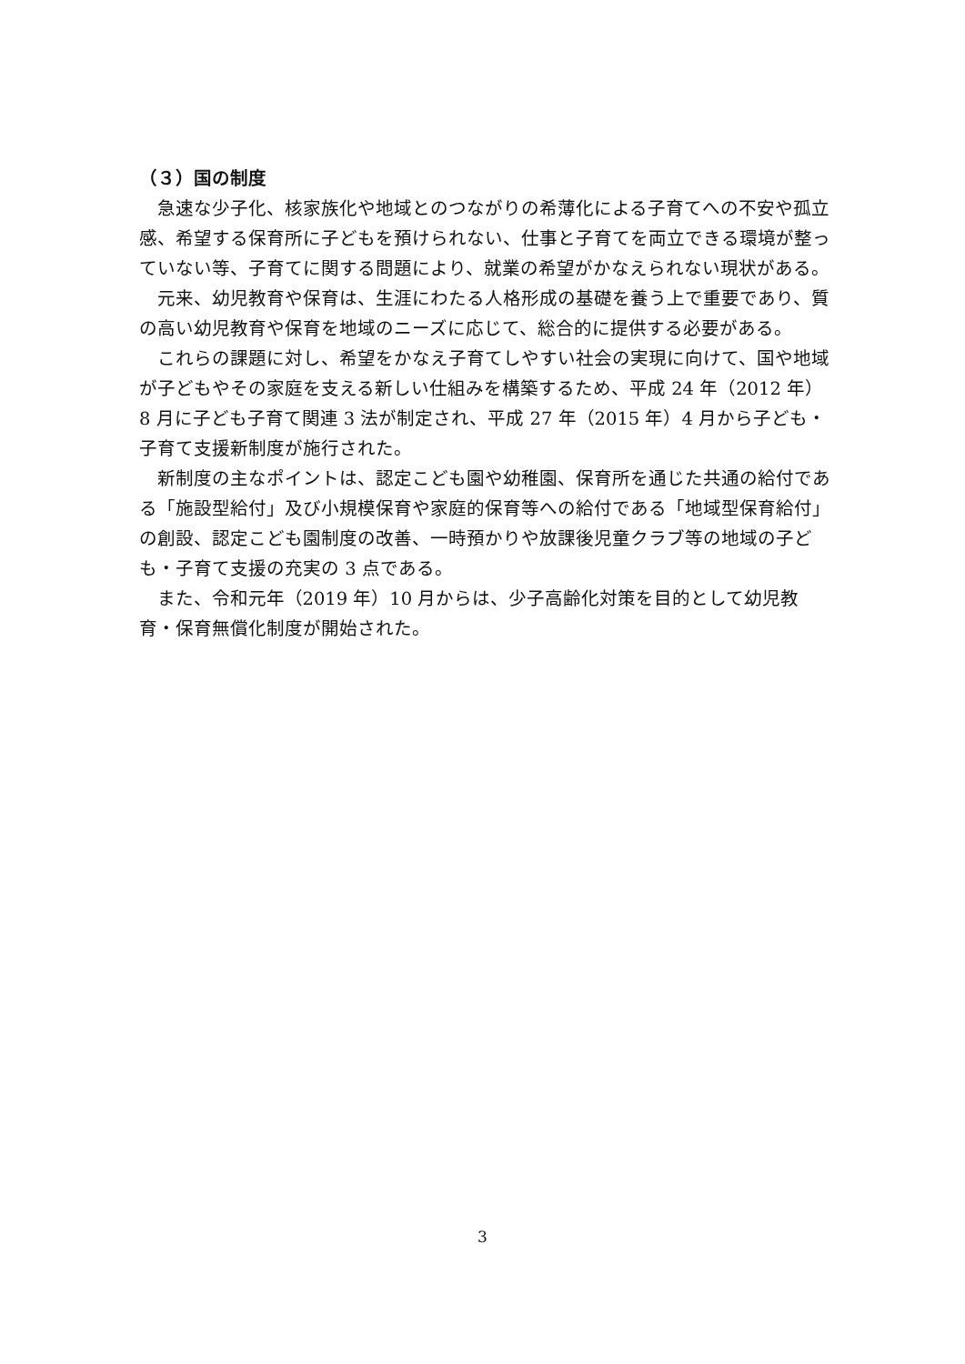（３）国の制度
急速な少子化、核家族化や地域とのつながりの希薄化による子育てへの不安や孤立感、希望する保育所に子どもを預けられない、仕事と子育てを両立できる環境が整っていない等、子育てに関する問題により、就業の希望がかなえられない現状がある。
元来、幼児教育や保育は、生涯にわたる人格形成の基礎を養う上で重要であり、質の高い幼児教育や保育を地域のニーズに応じて、総合的に提供する必要がある。
これらの課題に対し、希望をかなえ子育てしやすい社会の実現に向けて、国や地域が子どもやその家庭を支える新しい仕組みを構築するため、平成 24 年（2012 年）8 月に子ども子育て関連 3 法が制定され、平成 27 年（2015 年）4 月から子ども・子育て支援新制度が施行された。
新制度の主なポイントは、認定こども園や幼稚園、保育所を通じた共通の給付である「施設型給付」及び小規模保育や家庭的保育等への給付である「地域型保育給付」の創設、認定こども園制度の改善、一時預かりや放課後児童クラブ等の地域の子ども・子育て支援の充実の 3 点である。
また、令和元年（2019 年）10 月からは、少子高齢化対策を目的として幼児教育・保育無償化制度が開始された。
3